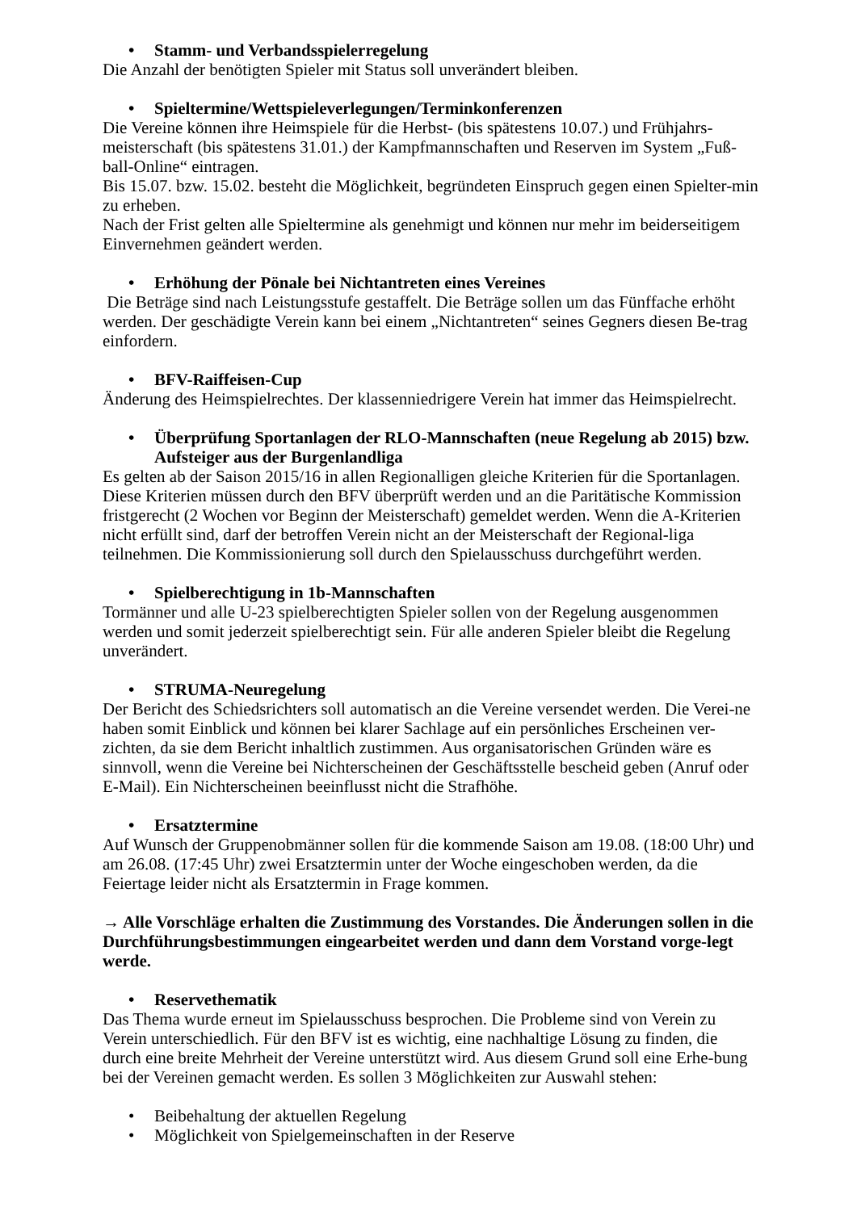• Stamm- und Verbandsspielerregelung
Die Anzahl der benötigten Spieler mit Status soll unverändert bleiben.
• Spieltermine/Wettspieleverlegungen/Terminkonferenzen
Die Vereine können ihre Heimspiele für die Herbst- (bis spätestens 10.07.) und Frühjahrs-meisterschaft (bis spätestens 31.01.) der Kampfmannschaften und Reserven im System „Fuß-ball-Online“ eintragen.
Bis 15.07. bzw. 15.02. besteht die Möglichkeit, begründeten Einspruch gegen einen Spielter-min zu erheben.
Nach der Frist gelten alle Spieltermine als genehmigt und können nur mehr im beiderseitigem Einvernehmen geändert werden.
• Erhöhung der Pönale bei Nichtantreten eines Vereines
Die Beträge sind nach Leistungsstufe gestaffelt. Die Beträge sollen um das Fünffache erhöht werden. Der geschädigte Verein kann bei einem „Nichtantreten“ seines Gegners diesen Be-trag einfordern.
• BFV-Raiffeisen-Cup
Änderung des Heimspielrechtes. Der klassenniedrigere Verein hat immer das Heimspielrecht.
• Überprüfung Sportanlagen der RLO-Mannschaften (neue Regelung ab 2015) bzw. Aufsteiger aus der Burgenlandliga
Es gelten ab der Saison 2015/16 in allen Regionalligen gleiche Kriterien für die Sportanlagen. Diese Kriterien müssen durch den BFV überprüft werden und an die Paritätische Kommission fristgerecht (2 Wochen vor Beginn der Meisterschaft) gemeldet werden. Wenn die A-Kriterien nicht erfüllt sind, darf der betroffen Verein nicht an der Meisterschaft der Regional-liga teilnehmen. Die Kommissionierung soll durch den Spielausschuss durchgeführt werden.
• Spielberechtigung in 1b-Mannschaften
Tormänner und alle U-23 spielberechtigten Spieler sollen von der Regelung ausgenommen werden und somit jederzeit spielberechtigt sein. Für alle anderen Spieler bleibt die Regelung unverändert.
• STRUMA-Neuregelung
Der Bericht des Schiedsrichters soll automatisch an die Vereine versendet werden. Die Verei-ne haben somit Einblick und können bei klarer Sachlage auf ein persönliches Erscheinen ver-zichten, da sie dem Bericht inhaltlich zustimmen. Aus organisatorischen Gründen wäre es sinnvoll, wenn die Vereine bei Nichterscheinen der Geschäftsstelle bescheid geben (Anruf oder E-Mail). Ein Nichterscheinen beeinflusst nicht die Strafhöhe.
• Ersatztermine
Auf Wunsch der Gruppenobmänner sollen für die kommende Saison am 19.08. (18:00 Uhr) und am 26.08. (17:45 Uhr) zwei Ersatztermin unter der Woche eingeschoben werden, da die Feiertage leider nicht als Ersatztermin in Frage kommen.
→ Alle Vorschläge erhalten die Zustimmung des Vorstandes. Die Änderungen sollen in die Durchführungsbestimmungen eingearbeitet werden und dann dem Vorstand vorge-legt werde.
• Reservethematik
Das Thema wurde erneut im Spielausschuss besprochen. Die Probleme sind von Verein zu Verein unterschiedlich. Für den BFV ist es wichtig, eine nachhaltige Lösung zu finden, die durch eine breite Mehrheit der Vereine unterstützt wird. Aus diesem Grund soll eine Erhe-bung bei der Vereinen gemacht werden. Es sollen 3 Möglichkeiten zur Auswahl stehen:
• Beibehaltung der aktuellen Regelung
• Möglichkeit von Spielgemeinschaften in der Reserve